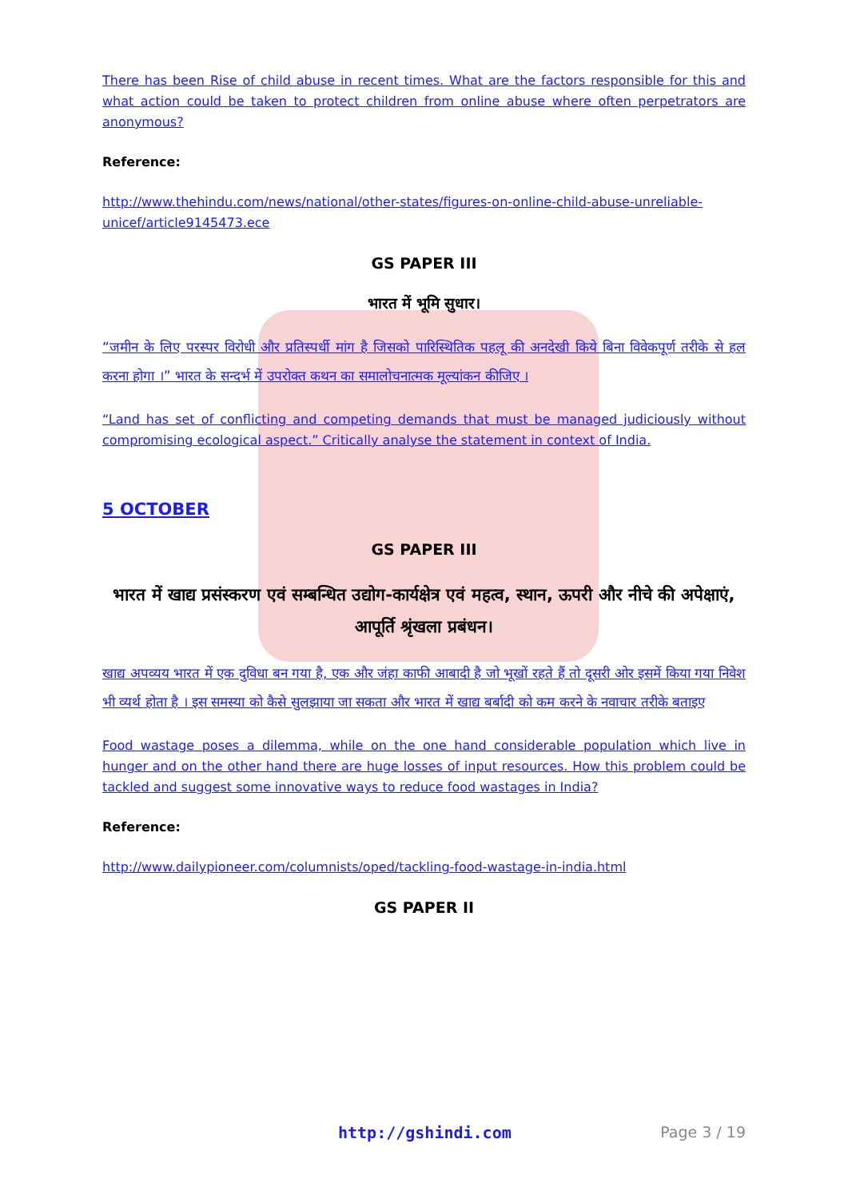There has been Rise of child abuse in recent times. What are the factors responsible for this and what action could be taken to protect children from online abuse where often perpetrators are anonymous?
Reference:
http://www.thehindu.com/news/national/other-states/figures-on-online-child-abuse-unreliable-unicef/article9145473.ece
GS PAPER III
भारत में भूमि सुधार।
“जमीन के लिए परस्पर विरोधी और प्रतिस्पर्धी मांग है जिसको पारिस्थितिक पहलू की अनदेखी किये बिना विवेकपूर्ण तरीके से हल करना होगा ।” भारत के सन्दर्भ में उपरोक्त कथन का समालोचनात्मक मूल्यांकन कीजिए ।
“Land has set of conflicting and competing demands that must be managed judiciously without compromising ecological aspect.” Critically analyse the statement in context of India.
5 OCTOBER
GS PAPER III
भारत में खाद्य प्रसंस्करण एवं सम्बन्धित उद्योग-कार्यक्षेत्र एवं महत्व, स्थान, ऊपरी और नीचे की अपेक्षाएं, आपूर्ति श्रृंखला प्रबंधन।
खाद्य अपव्यय भारत में एक दुविधा बन गया है, एक और जंहा काफी आबादी है जो भूखों रहते हैं तो दूसरी ओर इसमें किया गया निवेश भी व्यर्थ होता है । इस समस्या को कैसे सुलझाया जा सकता और भारत में खाद्य बर्बादी को कम करने के नवाचार तरीके बताइए
Food wastage poses a dilemma, while on the one hand considerable population which live in hunger and on the other hand there are huge losses of input resources. How this problem could be tackled and suggest some innovative ways to reduce food wastages in India?
Reference:
http://www.dailypioneer.com/columnists/oped/tackling-food-wastage-in-india.html
GS PAPER II
http://gshindi.com Page 3 / 19